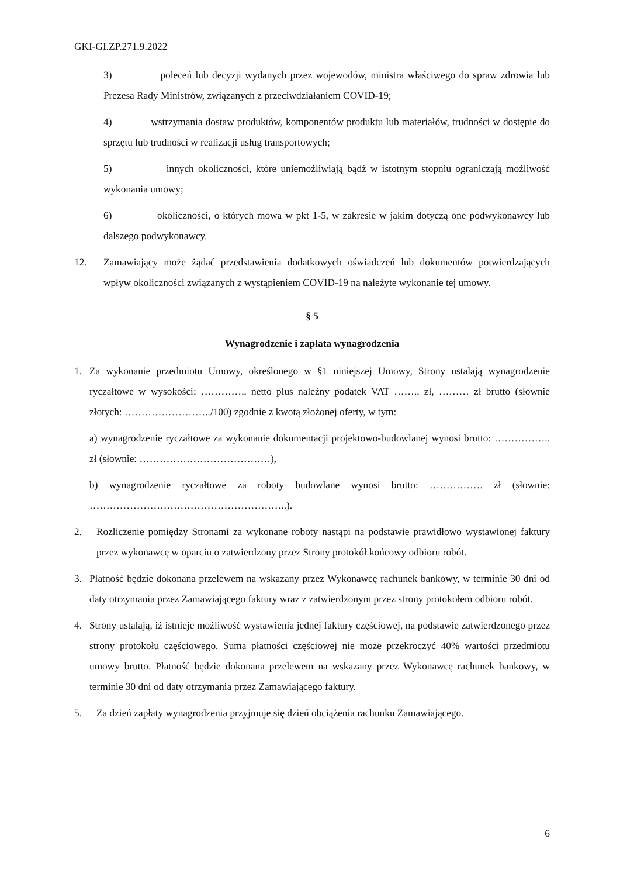GKI-GI.ZP.271.9.2022
3) poleceń lub decyzji wydanych przez wojewodów, ministra właściwego do spraw zdrowia lub Prezesa Rady Ministrów, związanych z przeciwdziałaniem COVID-19;
4) wstrzymania dostaw produktów, komponentów produktu lub materiałów, trudności w dostępie do sprzętu lub trudności w realizacji usług transportowych;
5) innych okoliczności, które uniemożliwiają bądź w istotnym stopniu ograniczają możliwość wykonania umowy;
6) okoliczności, o których mowa w pkt 1-5, w zakresie w jakim dotyczą one podwykonawcy lub dalszego podwykonawcy.
12. Zamawiający może żądać przedstawienia dodatkowych oświadczeń lub dokumentów potwierdzających wpływ okoliczności związanych z wystąpieniem COVID-19 na należyte wykonanie tej umowy.
§ 5
Wynagrodzenie i zapłata wynagrodzenia
1. Za wykonanie przedmiotu Umowy, określonego w §1 niniejszej Umowy, Strony ustalają wynagrodzenie ryczałtowe w wysokości: ………….. netto plus należny podatek VAT …….. zł, ……… zł brutto (słownie złotych: ……………………../100) zgodnie z kwotą złożonej oferty, w tym:
a) wynagrodzenie ryczałtowe za wykonanie dokumentacji projektowo-budowlanej wynosi brutto: …………….. zł (słownie: …………………………………),
b) wynagrodzenie ryczałtowe za roboty budowlane wynosi brutto: ……………. zł (słownie: …………………………………………………..).
2. Rozliczenie pomiędzy Stronami za wykonane roboty nastąpi na podstawie prawidłowo wystawionej faktury przez wykonawcę w oparciu o zatwierdzony przez Strony protokół końcowy odbioru robót.
3. Płatność będzie dokonana przelewem na wskazany przez Wykonawcę rachunek bankowy, w terminie 30 dni od daty otrzymania przez Zamawiającego faktury wraz z zatwierdzonym przez strony protokołem odbioru robót.
4. Strony ustalają, iż istnieje możliwość wystawienia jednej faktury częściowej, na podstawie zatwierdzonego przez strony protokołu częściowego. Suma płatności częściowej nie może przekroczyć 40% wartości przedmiotu umowy brutto. Płatność będzie dokonana przelewem na wskazany przez Wykonawcę rachunek bankowy, w terminie 30 dni od daty otrzymania przez Zamawiającego faktury.
5. Za dzień zapłaty wynagrodzenia przyjmuje się dzień obciążenia rachunku Zamawiającego.
6